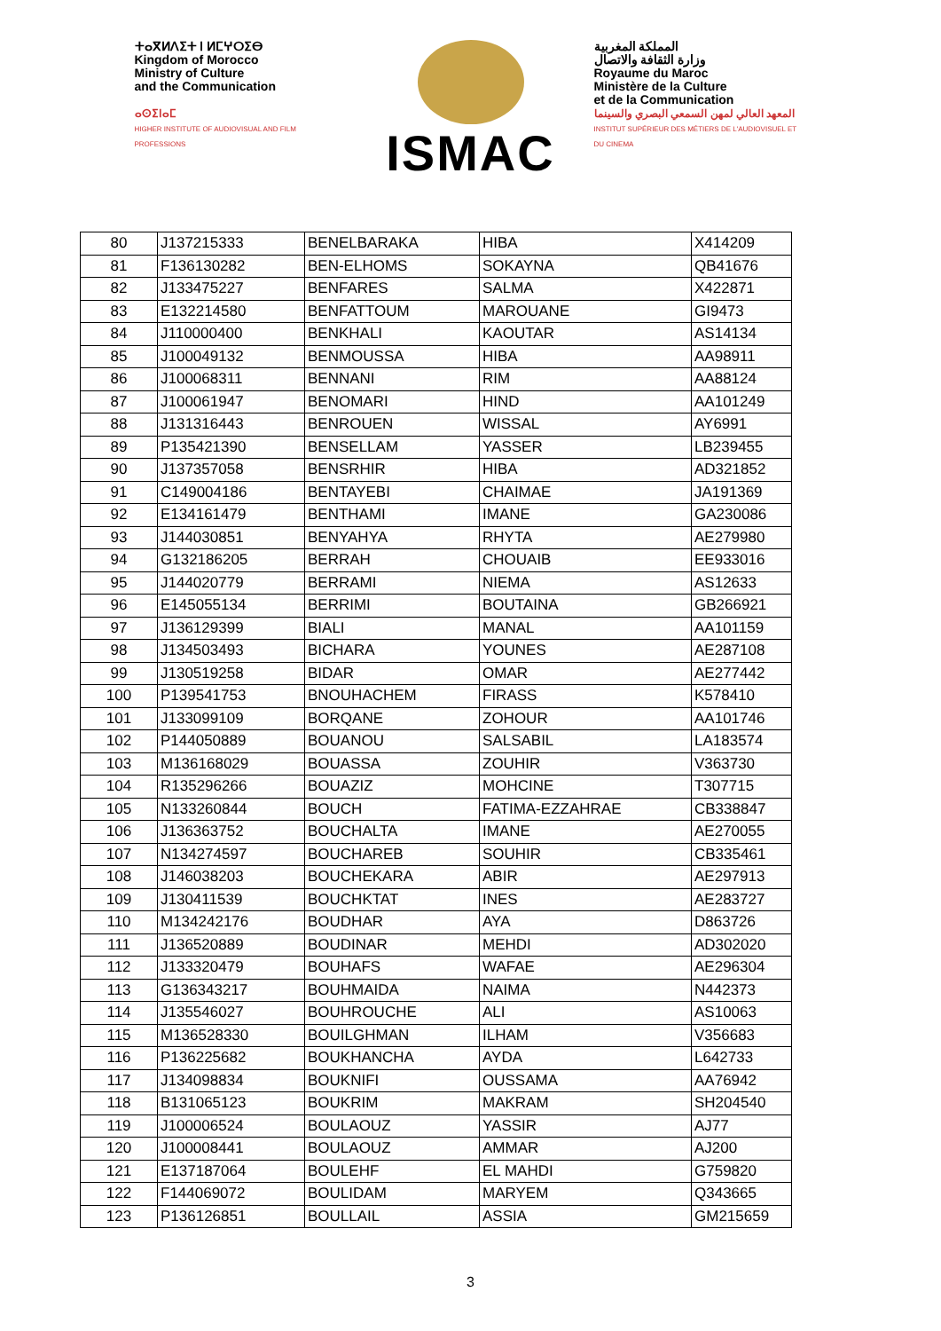ⵜⴰⴳⵍⴷⵉⵜ ⵏ ⵍⵎⵖⵔⵉⴱ
Kingdom of Morocco
Ministry of Culture
and the Communication
ⴰⵙⵉⵏⴰⵎ
HIGHER INSTITUTE OF AUDIOVISUAL AND FILM PROFESSIONS
ISMAC
المملكة المغربية
وزارة الثقافة والاتصال
Royaume du Maroc
Ministère de la Culture
et de la Communication
المعهد العالي لمهن السمعي البصري والسينما
INSTITUT SUPÉRIEUR DES MÉTIERS DE L'AUDIOVISUEL ET DU CINEMA
| 80 | J137215333 | BENELBARAKA | HIBA | X414209 |
| 81 | F136130282 | BEN-ELHOMS | SOKAYNA | QB41676 |
| 82 | J133475227 | BENFARES | SALMA | X422871 |
| 83 | E132214580 | BENFATTOUM | MAROUANE | GI9473 |
| 84 | J110000400 | BENKHALI | KAOUTAR | AS14134 |
| 85 | J100049132 | BENMOUSSA | HIBA | AA98911 |
| 86 | J100068311 | BENNANI | RIM | AA88124 |
| 87 | J100061947 | BENOMARI | HIND | AA101249 |
| 88 | J131316443 | BENROUEN | WISSAL | AY6991 |
| 89 | P135421390 | BENSELLAM | YASSER | LB239455 |
| 90 | J137357058 | BENSRHIR | HIBA | AD321852 |
| 91 | C149004186 | BENTAYEBI | CHAIMAE | JA191369 |
| 92 | E134161479 | BENTHAMI | IMANE | GA230086 |
| 93 | J144030851 | BENYAHYA | RHYTA | AE279980 |
| 94 | G132186205 | BERRAH | CHOUAIB | EE933016 |
| 95 | J144020779 | BERRAMI | NIEMA | AS12633 |
| 96 | E145055134 | BERRIMI | BOUTAINA | GB266921 |
| 97 | J136129399 | BIALI | MANAL | AA101159 |
| 98 | J134503493 | BICHARA | YOUNES | AE287108 |
| 99 | J130519258 | BIDAR | OMAR | AE277442 |
| 100 | P139541753 | BNOUHACHEM | FIRASS | K578410 |
| 101 | J133099109 | BORQANE | ZOHOUR | AA101746 |
| 102 | P144050889 | BOUANOU | SALSABIL | LA183574 |
| 103 | M136168029 | BOUASSA | ZOUHIR | V363730 |
| 104 | R135296266 | BOUAZIZ | MOHCINE | T307715 |
| 105 | N133260844 | BOUCH | FATIMA-EZZAHRAE | CB338847 |
| 106 | J136363752 | BOUCHALTA | IMANE | AE270055 |
| 107 | N134274597 | BOUCHAREB | SOUHIR | CB335461 |
| 108 | J146038203 | BOUCHEKARA | ABIR | AE297913 |
| 109 | J130411539 | BOUCHKTAT | INES | AE283727 |
| 110 | M134242176 | BOUDHAR | AYA | D863726 |
| 111 | J136520889 | BOUDINAR | MEHDI | AD302020 |
| 112 | J133320479 | BOUHAFS | WAFAE | AE296304 |
| 113 | G136343217 | BOUHMAIDA | NAIMA | N442373 |
| 114 | J135546027 | BOUHROUCHE | ALI | AS10063 |
| 115 | M136528330 | BOUILGHMAN | ILHAM | V356683 |
| 116 | P136225682 | BOUKHANCHA | AYDA | L642733 |
| 117 | J134098834 | BOUKNIFI | OUSSAMA | AA76942 |
| 118 | B131065123 | BOUKRIM | MAKRAM | SH204540 |
| 119 | J100006524 | BOULAOUZ | YASSIR | AJ77 |
| 120 | J100008441 | BOULAOUZ | AMMAR | AJ200 |
| 121 | E137187064 | BOULEHF | EL MAHDI | G759820 |
| 122 | F144069072 | BOULIDAM | MARYEM | Q343665 |
| 123 | P136126851 | BOULLAIL | ASSIA | GM215659 |
3